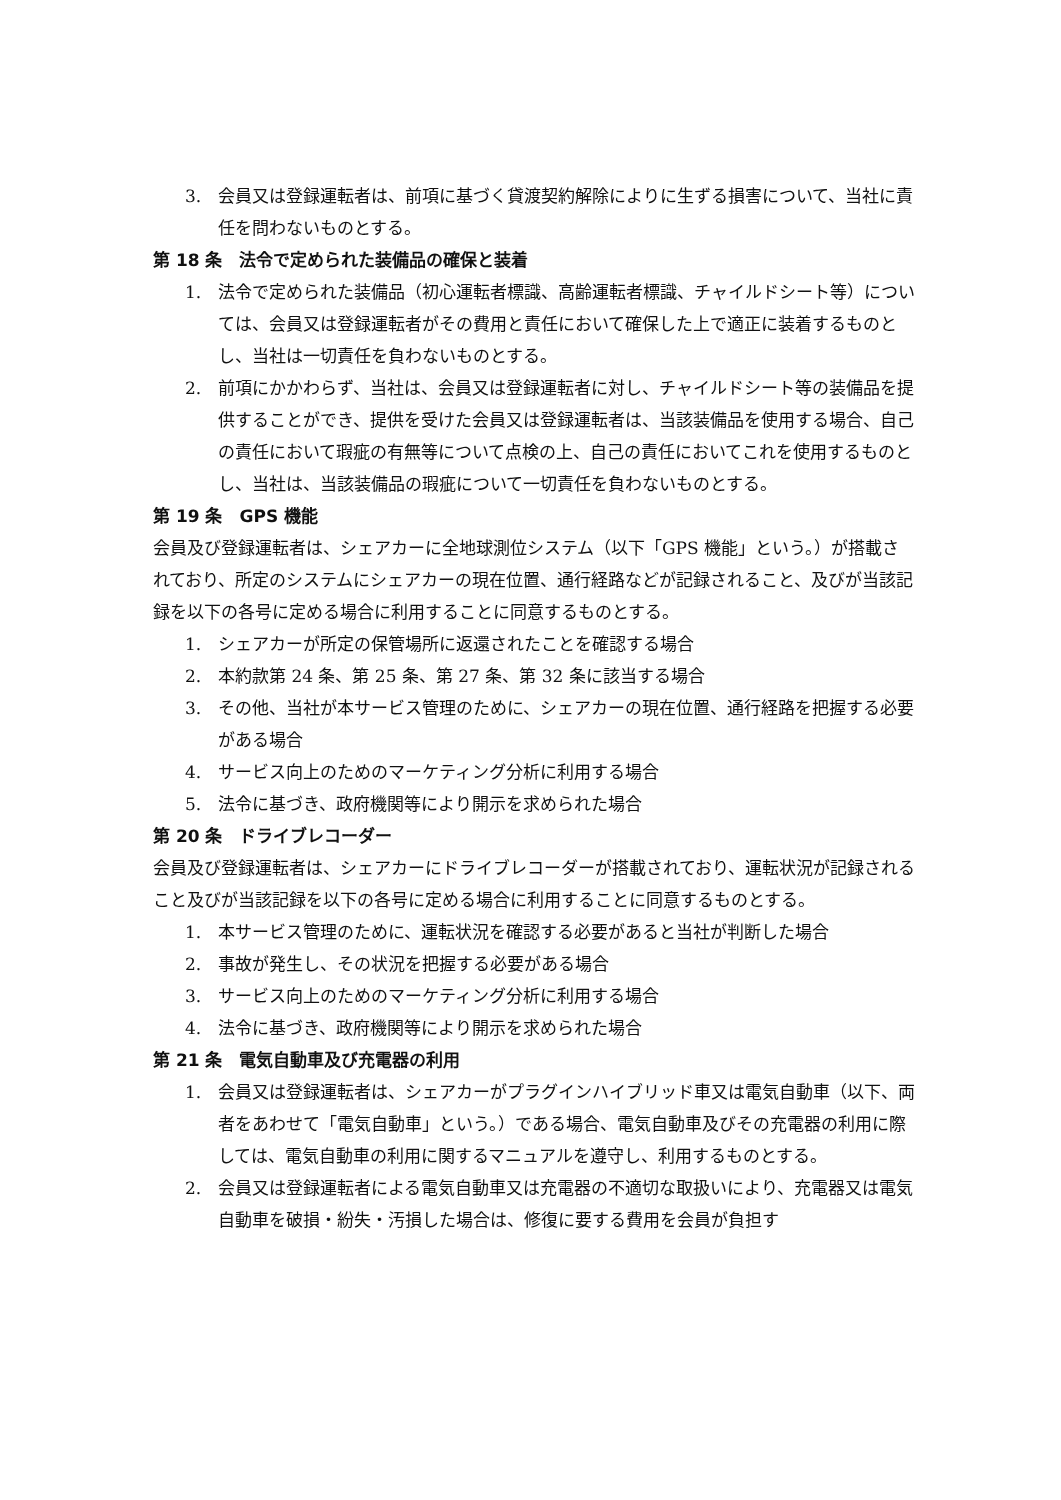3. 会員又は登録運転者は、前項に基づく貸渡契約解除によりに生ずる損害について、当社に責任を問わないものとする。
第 18 条　法令で定められた装備品の確保と装着
1. 法令で定められた装備品（初心運転者標識、高齢運転者標識、チャイルドシート等）については、会員又は登録運転者がその費用と責任において確保した上で適正に装着するものとし、当社は一切責任を負わないものとする。
2. 前項にかかわらず、当社は、会員又は登録運転者に対し、チャイルドシート等の装備品を提供することができ、提供を受けた会員又は登録運転者は、当該装備品を使用する場合、自己の責任において瑕疵の有無等について点検の上、自己の責任においてこれを使用するものとし、当社は、当該装備品の瑕疵について一切責任を負わないものとする。
第 19 条　GPS 機能
会員及び登録運転者は、シェアカーに全地球測位システム（以下「GPS 機能」という。）が搭載されており、所定のシステムにシェアカーの現在位置、通行経路などが記録されること、及びが当該記録を以下の各号に定める場合に利用することに同意するものとする。
1. シェアカーが所定の保管場所に返還されたことを確認する場合
2. 本約款第 24 条、第 25 条、第 27 条、第 32 条に該当する場合
3. その他、当社が本サービス管理のために、シェアカーの現在位置、通行経路を把握する必要がある場合
4. サービス向上のためのマーケティング分析に利用する場合
5. 法令に基づき、政府機関等により開示を求められた場合
第 20 条　ドライブレコーダー
会員及び登録運転者は、シェアカーにドライブレコーダーが搭載されており、運転状況が記録されること及びが当該記録を以下の各号に定める場合に利用することに同意するものとする。
1. 本サービス管理のために、運転状況を確認する必要があると当社が判断した場合
2. 事故が発生し、その状況を把握する必要がある場合
3. サービス向上のためのマーケティング分析に利用する場合
4. 法令に基づき、政府機関等により開示を求められた場合
第 21 条　電気自動車及び充電器の利用
1. 会員又は登録運転者は、シェアカーがプラグインハイブリッド車又は電気自動車（以下、両者をあわせて「電気自動車」という。）である場合、電気自動車及びその充電器の利用に際しては、電気自動車の利用に関するマニュアルを遵守し、利用するものとする。
2. 会員又は登録運転者による電気自動車又は充電器の不適切な取扱いにより、充電器又は電気自動車を破損・紛失・汚損した場合は、修復に要する費用を会員が負担す